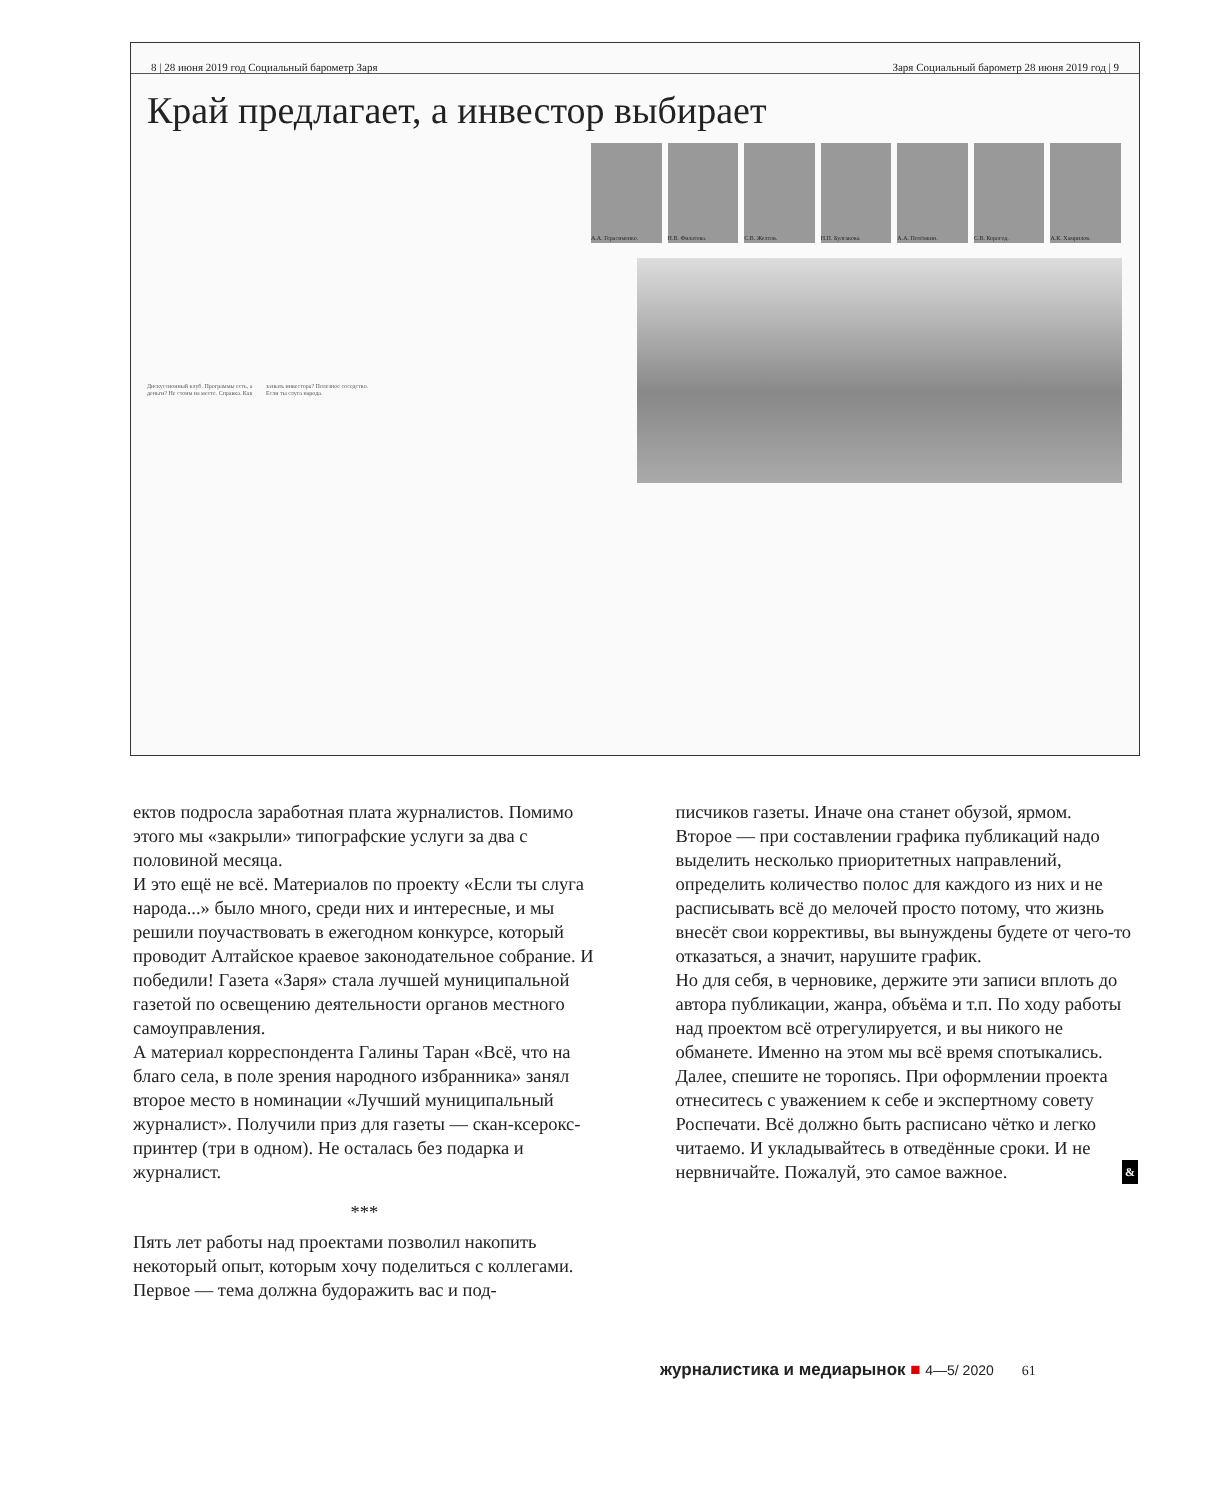8 | 28 июня 2019 год Социальный барометр Заря Заря Социальный барометр 28 июня 2019 год | 9
Край предлагает, а инвестор выбирает
А.А. Герасименко. Н.В. Филатова. С.В. Желтов. Н.П. Булгакова. А.А. Потёмкин. С.В. Корогод. А.К. Хамрилов.
Дискуссионный клуб. Программы есть, а деньги? Не стоим на месте. Справка. Как зазвать инвестора? Полезное соседство. Если ты слуга народа.
ектов подросла заработная плата журналистов. Помимо этого мы «закрыли» типографские услуги за два с половиной месяца.
И это ещё не всё. Материалов по проекту «Если ты слуга народа...» было много, среди них и интересные, и мы решили поучаствовать в ежегодном конкурсе, который проводит Алтайское краевое законодательное собрание. И победили! Газета «Заря» стала лучшей муниципальной газетой по освещению деятельности органов местного самоуправления.
А материал корреспондента Галины Таран «Всё, что на благо села, в поле зрения народного избранника» занял второе место в номинации «Лучший муниципальный журналист». Получили приз для газеты — скан-ксерокс-принтер (три в одном). Не осталась без подарка и журналист.
***
Пять лет работы над проектами позволил накопить некоторый опыт, которым хочу поделиться с коллегами. Первое — тема должна будоражить вас и под-
писчиков газеты. Иначе она станет обузой, ярмом.
Второе — при составлении графика публикаций надо выделить несколько приоритетных направлений, определить количество полос для каждого из них и не расписывать всё до мелочей просто потому, что жизнь внесёт свои коррективы, вы вынуждены будете от чего-то отказаться, а значит, нарушите график.
Но для себя, в черновике, держите эти записи вплоть до автора публикации, жанра, объёма и т.п. По ходу работы над проектом всё отрегулируется, и вы никого не обманете. Именно на этом мы всё время спотыкались.
Далее, спешите не торопясь. При оформлении проекта отнеситесь с уважением к себе и экспертному совету Роспечати. Всё должно быть расписано чётко и легко читаемо. И укладывайтесь в отведённые сроки. И не нервничайте. Пожалуй, это самое важное. &
журналистика и медиарынок ■ 4—5/ 2020 61